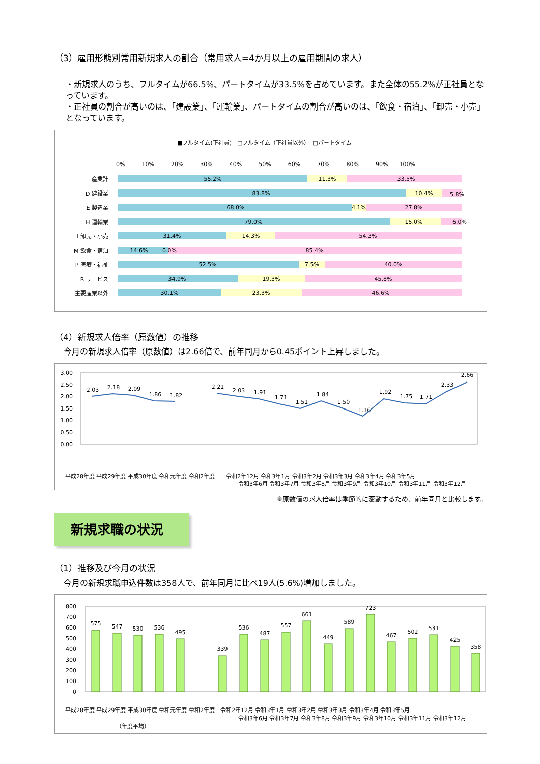（3）雇用形態別常用新規求人の割合（常用求人=4か月以上の雇用期間の求人）
・新規求人のうち、フルタイムが66.5%、パートタイムが33.5%を占めています。また全体の55.2%が正社員となっています。
・正社員の割合が高いのは、「建設業」、「運輸業」、パートタイムの割合が高いのは、「飲食・宿泊」、「卸売・小売」となっています。
■フルタイム(正社員)　□フルタイム（正社員以外）　□パ－トタイム
0%　　　10%　　　20%　　　30%　　　40%　　　50%　　　60%　　　70%　　　80%　　　90%　　100%
産業計
D 建設業
E 製造業
H 運輸業
I 卸売・小売
M 飲食・宿泊
P 医療・福祉
R サービス
主要産業以外
55.2%
11.3%
33.5%
83.8%
10.4%
5.8%
68.0%
4.1%
27.8%
79.0%
15.0%
6.0%
31.4%
14.3%
54.3%
14.6%
0.0%
85.4%
52.5%
7.5%
40.0%
34.9%
19.3%
45.8%
30.1%
23.3%
46.6%
（4）新規求人倍率（原数値）の推移
今月の新規求人倍率（原数値）は2.66倍で、前年同月から0.45ポイント上昇しました。
3.00
2.50
2.00
1.50
1.00
0.50
0.00
2.03
2.18
2.09
1.86
1.82
2.21
2.03
1.91
1.71
1.51
1.84
1.50
1.16
1.92
1.75
1.71
2.33
2.66
平成28年度 平成29年度 平成30年度 令和元年度 令和2年度　　令和2年12月 令和3年1月 令和3年2月 令和3年3月 令和3年4月 令和3年5月
令和3年6月 令和3年7月 令和3年8月 令和3年9月 令和3年10月 令和3年11月 令和3年12月
※原数値の求人倍率は季節的に変動するため、前年同月と比較します。
新規求職の状況
（1）推移及び今月の状況
今月の新規求職申込件数は358人で、前年同月に比べ19人(5.6%)増加しました。
800
700
600
500
400
300
200
100
0
575
547
530
536
495
339
536
487
557
661
449
589
723
467
502
531
425
358
平成28年度 平成29年度 平成30年度 令和元年度 令和2年度　令和2年12月 令和3年1月 令和3年2月 令和3年3月 令和3年4月 令和3年5月
令和3年6月 令和3年7月 令和3年8月 令和3年9月 令和3年10月 令和3年11月 令和3年12月
（年度平均）